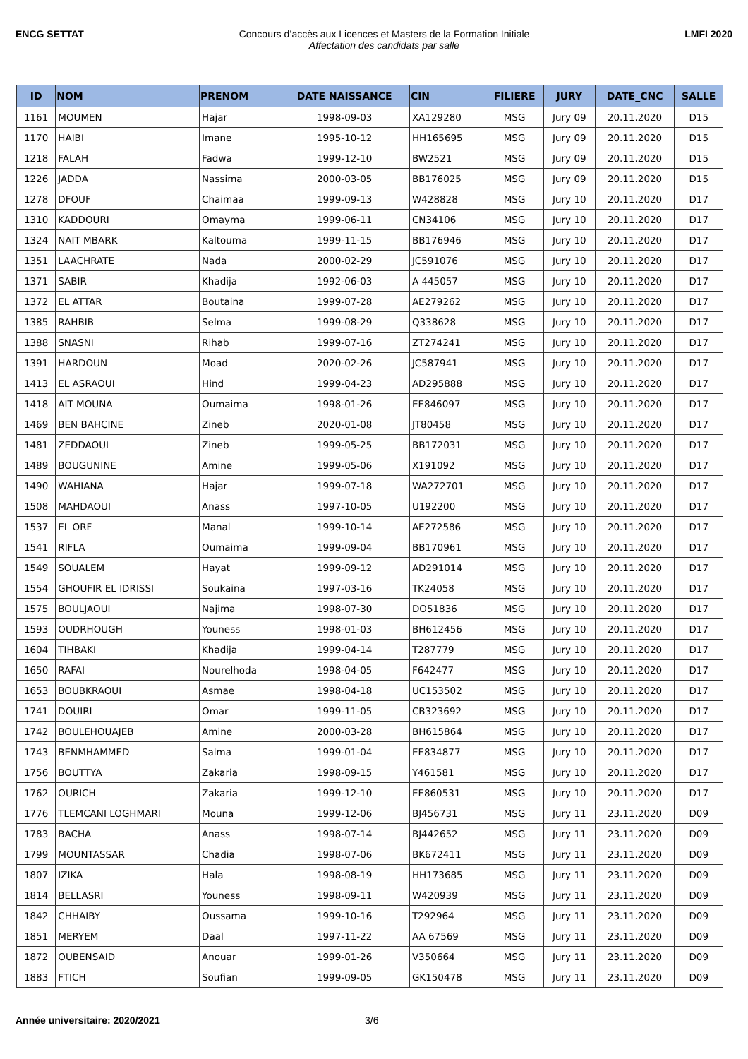ENCG SETTAT Concours d’accès aux Licences et Masters de la Formation Initiale
Affectation des candidats par salle
LMFI 2020
| ID | NOM | PRENOM | DATE NAISSANCE | CIN | FILIERE | JURY | DATE_CNC | SALLE |
| --- | --- | --- | --- | --- | --- | --- | --- | --- |
| 1161 | MOUMEN | Hajar | 1998-09-03 | XA129280 | MSG | Jury 09 | 20.11.2020 | D15 |
| 1170 | HAIBI | Imane | 1995-10-12 | HH165695 | MSG | Jury 09 | 20.11.2020 | D15 |
| 1218 | FALAH | Fadwa | 1999-12-10 | BW2521 | MSG | Jury 09 | 20.11.2020 | D15 |
| 1226 | JADDA | Nassima | 2000-03-05 | BB176025 | MSG | Jury 09 | 20.11.2020 | D15 |
| 1278 | DFOUF | Chaimaa | 1999-09-13 | W428828 | MSG | Jury 10 | 20.11.2020 | D17 |
| 1310 | KADDOURI | Omayma | 1999-06-11 | CN34106 | MSG | Jury 10 | 20.11.2020 | D17 |
| 1324 | NAIT MBARK | Kaltouma | 1999-11-15 | BB176946 | MSG | Jury 10 | 20.11.2020 | D17 |
| 1351 | LAACHRATE | Nada | 2000-02-29 | JC591076 | MSG | Jury 10 | 20.11.2020 | D17 |
| 1371 | SABIR | Khadija | 1992-06-03 | A 445057 | MSG | Jury 10 | 20.11.2020 | D17 |
| 1372 | EL ATTAR | Boutaina | 1999-07-28 | AE279262 | MSG | Jury 10 | 20.11.2020 | D17 |
| 1385 | RAHBIB | Selma | 1999-08-29 | Q338628 | MSG | Jury 10 | 20.11.2020 | D17 |
| 1388 | SNASNI | Rihab | 1999-07-16 | ZT274241 | MSG | Jury 10 | 20.11.2020 | D17 |
| 1391 | HARDOUN | Moad | 2020-02-26 | JC587941 | MSG | Jury 10 | 20.11.2020 | D17 |
| 1413 | EL ASRAOUI | Hind | 1999-04-23 | AD295888 | MSG | Jury 10 | 20.11.2020 | D17 |
| 1418 | AIT MOUNA | Oumaima | 1998-01-26 | EE846097 | MSG | Jury 10 | 20.11.2020 | D17 |
| 1469 | BEN BAHCINE | Zineb | 2020-01-08 | JT80458 | MSG | Jury 10 | 20.11.2020 | D17 |
| 1481 | ZEDDAOUI | Zineb | 1999-05-25 | BB172031 | MSG | Jury 10 | 20.11.2020 | D17 |
| 1489 | BOUGUNINE | Amine | 1999-05-06 | X191092 | MSG | Jury 10 | 20.11.2020 | D17 |
| 1490 | WAHIANA | Hajar | 1999-07-18 | WA272701 | MSG | Jury 10 | 20.11.2020 | D17 |
| 1508 | MAHDAOUI | Anass | 1997-10-05 | U192200 | MSG | Jury 10 | 20.11.2020 | D17 |
| 1537 | EL ORF | Manal | 1999-10-14 | AE272586 | MSG | Jury 10 | 20.11.2020 | D17 |
| 1541 | RIFLA | Oumaima | 1999-09-04 | BB170961 | MSG | Jury 10 | 20.11.2020 | D17 |
| 1549 | SOUALEM | Hayat | 1999-09-12 | AD291014 | MSG | Jury 10 | 20.11.2020 | D17 |
| 1554 | GHOUFIR EL IDRISSI | Soukaina | 1997-03-16 | TK24058 | MSG | Jury 10 | 20.11.2020 | D17 |
| 1575 | BOULJAOUI | Najima | 1998-07-30 | DO51836 | MSG | Jury 10 | 20.11.2020 | D17 |
| 1593 | OUDRHOUGH | Youness | 1998-01-03 | BH612456 | MSG | Jury 10 | 20.11.2020 | D17 |
| 1604 | TIHBAKI | Khadija | 1999-04-14 | T287779 | MSG | Jury 10 | 20.11.2020 | D17 |
| 1650 | RAFAI | Nourelhoda | 1998-04-05 | F642477 | MSG | Jury 10 | 20.11.2020 | D17 |
| 1653 | BOUBKRAOUI | Asmae | 1998-04-18 | UC153502 | MSG | Jury 10 | 20.11.2020 | D17 |
| 1741 | DOUIRI | Omar | 1999-11-05 | CB323692 | MSG | Jury 10 | 20.11.2020 | D17 |
| 1742 | BOULEHOUAJEB | Amine | 2000-03-28 | BH615864 | MSG | Jury 10 | 20.11.2020 | D17 |
| 1743 | BENMHAMMED | Salma | 1999-01-04 | EE834877 | MSG | Jury 10 | 20.11.2020 | D17 |
| 1756 | BOUTTYA | Zakaria | 1998-09-15 | Y461581 | MSG | Jury 10 | 20.11.2020 | D17 |
| 1762 | OURICH | Zakaria | 1999-12-10 | EE860531 | MSG | Jury 10 | 20.11.2020 | D17 |
| 1776 | TLEMCANI LOGHMARI | Mouna | 1999-12-06 | BJ456731 | MSG | Jury 11 | 23.11.2020 | D09 |
| 1783 | BACHA | Anass | 1998-07-14 | BJ442652 | MSG | Jury 11 | 23.11.2020 | D09 |
| 1799 | MOUNTASSAR | Chadia | 1998-07-06 | BK672411 | MSG | Jury 11 | 23.11.2020 | D09 |
| 1807 | IZIKA | Hala | 1998-08-19 | HH173685 | MSG | Jury 11 | 23.11.2020 | D09 |
| 1814 | BELLASRI | Youness | 1998-09-11 | W420939 | MSG | Jury 11 | 23.11.2020 | D09 |
| 1842 | CHHAIBY | Oussama | 1999-10-16 | T292964 | MSG | Jury 11 | 23.11.2020 | D09 |
| 1851 | MERYEM | Daal | 1997-11-22 | AA 67569 | MSG | Jury 11 | 23.11.2020 | D09 |
| 1872 | OUBENSAID | Anouar | 1999-01-26 | V350664 | MSG | Jury 11 | 23.11.2020 | D09 |
| 1883 | FTICH | Soufian | 1999-09-05 | GK150478 | MSG | Jury 11 | 23.11.2020 | D09 |
Année universitaire: 2020/2021 3/6